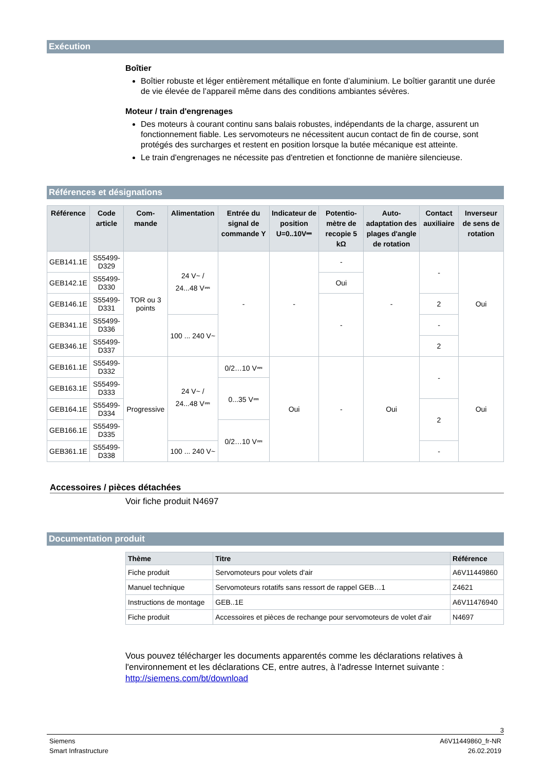Exécution
Boîtier
Boîtier robuste et léger entièrement métallique en fonte d’aluminium. Le boîtier garantit une durée de vie élevée de l’appareil même dans des conditions ambiantes sévères.
Moteur / train d'engrenages
Des moteurs à courant continu sans balais robustes, indépendants de la charge, assurent un fonctionnement fiable. Les servomoteurs ne nécessitent aucun contact de fin de course, sont protégés des surcharges et restent en position lorsque la butée mécanique est atteinte.
Le train d'engrenages ne nécessite pas d'entretien et fonctionne de manière silencieuse.
Références et désignations
| Référence | Code article | Com- mande | Alimentation | Entrée du signal de commande Y | Indicateur de position U=0..10V⎓ | Potentio-mètre de recopie 5 kΩ | Auto-adaptation des plages d'angle de rotation | Contact auxiliaire | Inverseur de sens de rotation |
| --- | --- | --- | --- | --- | --- | --- | --- | --- | --- |
| GEB141.1E | S55499-D329 | TOR ou 3 points | 24 V~ / 24...48 V⎓ | - | - | - | - | - | Oui |
| GEB142.1E | S55499-D330 | | | | | Oui | | | |
| GEB146.1E | S55499-D331 | | | | | - | | 2 | |
| GEB341.1E | S55499-D336 | | 100 ... 240 V~ | | | | | - | |
| GEB346.1E | S55499-D337 | | | | | | | 2 | |
| GEB161.1E | S55499-D332 | Progressive | 24 V~ / 24...48 V⎓ | 0/2…10 V⎓ | Oui | - | Oui | - | Oui |
| GEB163.1E | S55499-D333 | | | 0...35 V⎓ | | | | | |
| GEB164.1E | S55499-D334 | | | | | | | 2 | |
| GEB166.1E | S55499-D335 | | | 0/2…10 V⎓ | | | | | |
| GEB361.1E | S55499-D338 | | 100 ... 240 V~ | | | | | - | |
Accessoires / pièces détachées
Voir fiche produit N4697
Documentation produit
| Thème | Titre | Référence |
| --- | --- | --- |
| Fiche produit | Servomoteurs pour volets d'air | A6V11449860 |
| Manuel technique | Servomoteurs rotatifs sans ressort de rappel GEB…1 | Z4621 |
| Instructions de montage | GEB..1E | A6V11476940 |
| Fiche produit | Accessoires et pièces de rechange pour servomoteurs de volet d'air | N4697 |
Vous pouvez télécharger les documents apparentés comme les déclarations relatives à l'environnement et les déclarations CE, entre autres, à l'adresse Internet suivante :
http://siemens.com/bt/download
3
Siemens
Smart Infrastructure
A6V11449860_fr-NR
26.02.2019